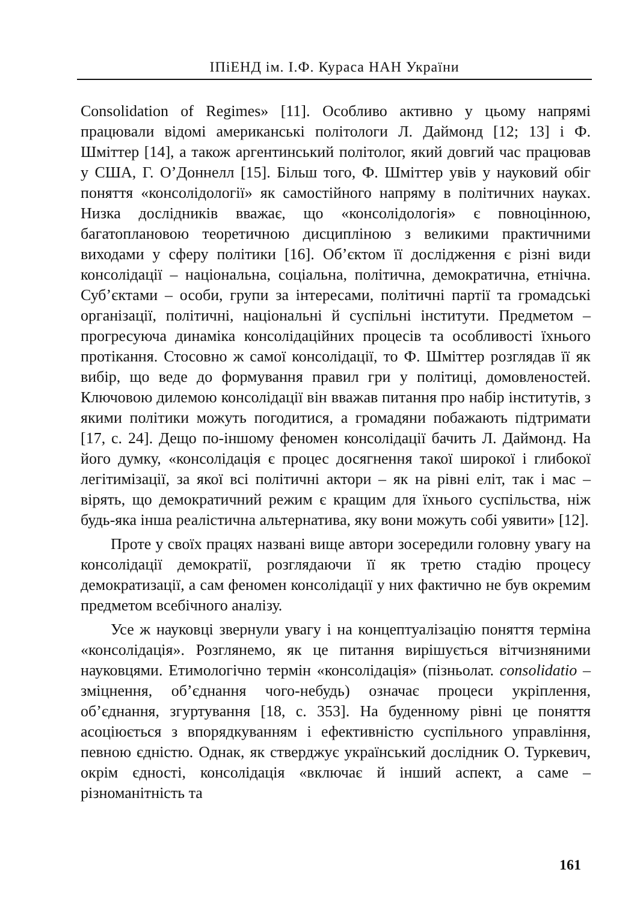ІПіЕНД ім. І.Ф. Кураса НАН України
Consolidation of Regimes» [11]. Особливо активно у цьому напрямі працювали відомі американські політологи Л. Даймонд [12; 13] і Ф. Шміттер [14], а також аргентинський політолог, який довгий час працював у США, Г. О’Доннелл [15]. Більш того, Ф. Шміттер увів у науковий обіг поняття «консолідології» як самостійного напряму в політичних науках. Низка дослідників вважає, що «консолідологія» є повноцінною, багатоплановою теоретичною дисципліною з великими практичними виходами у сферу політики [16]. Об’єктом її дослідження є різні види консолідації – національна, соціальна, політична, демократична, етнічна. Суб’єктами – особи, групи за інтересами, політичні партії та громадські організації, політичні, національні й суспільні інститути. Предметом – прогресуюча динаміка консолідаційних процесів та особливості їхнього протікання. Стосовно ж самої консолідації, то Ф. Шміттер розглядав її як вибір, що веде до формування правил гри у політиці, домовленостей. Ключовою дилемою консолідації він вважав питання про набір інститутів, з якими політики можуть погодитися, а громадяни побажають підтримати [17, с. 24]. Дещо по-іншому феномен консолідації бачить Л. Даймонд. На його думку, «консолідація є процес досягнення такої широкої і глибокої легітимізації, за якої всі політичні актори – як на рівні еліт, так і мас – вірять, що демократичний режим є кращим для їхнього суспільства, ніж будь-яка інша реалістична альтернатива, яку вони можуть собі уявити» [12].
Проте у своїх працях названі вище автори зосередили головну увагу на консолідації демократії, розглядаючи її як третю стадію процесу демократизації, а сам феномен консолідації у них фактично не був окремим предметом всебічного аналізу.
Усе ж науковці звернули увагу і на концептуалізацію поняття терміна «консолідація». Розглянемо, як це питання вирішується вітчизняними науковцями. Етимологічно термін «консолідація» (пізньолат. consolidatio – зміцнення, об’єднання чого-небудь) означає процеси укріплення, об’єднання, згуртування [18, с. 353]. На буденному рівні це поняття асоціюється з впорядкуванням і ефективністю суспільного управління, певною єдністю. Однак, як стверджує український дослідник О. Туркевич, окрім єдності, консолідація «включає й інший аспект, а саме – різноманітність та
161